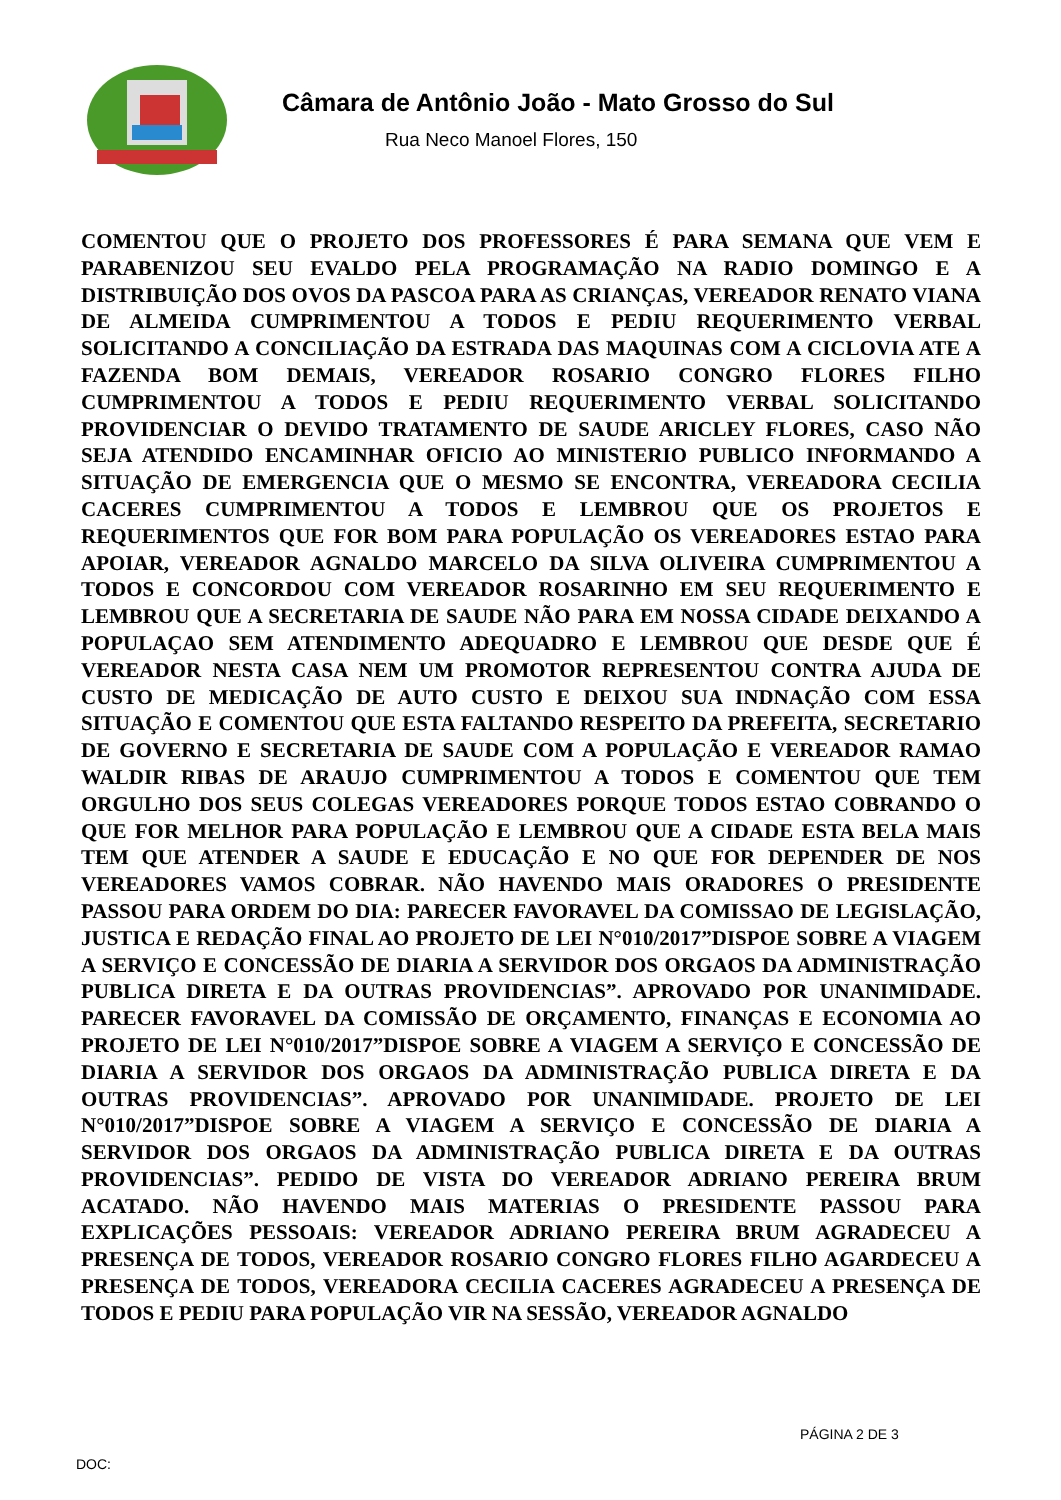Câmara de Antônio João - Mato Grosso do Sul
Rua Neco Manoel Flores, 150
COMENTOU QUE O PROJETO DOS PROFESSORES É PARA SEMANA QUE VEM E PARABENIZOU SEU EVALDO PELA PROGRAMAÇÃO NA RADIO DOMINGO E A DISTRIBUIÇÃO DOS OVOS DA PASCOA PARA AS CRIANÇAS, VEREADOR RENATO VIANA DE ALMEIDA CUMPRIMENTOU A TODOS E PEDIU REQUERIMENTO VERBAL SOLICITANDO A CONCILIAÇÃO DA ESTRADA DAS MAQUINAS COM A CICLOVIA ATE A FAZENDA BOM DEMAIS, VEREADOR ROSARIO CONGRO FLORES FILHO CUMPRIMENTOU A TODOS E PEDIU REQUERIMENTO VERBAL SOLICITANDO PROVIDENCIAR O DEVIDO TRATAMENTO DE SAUDE ARICLEY FLORES, CASO NÃO SEJA ATENDIDO ENCAMINHAR OFICIO AO MINISTERIO PUBLICO INFORMANDO A SITUAÇÃO DE EMERGENCIA QUE O MESMO SE ENCONTRA, VEREADORA CECILIA CACERES CUMPRIMENTOU A TODOS E LEMBROU QUE OS PROJETOS E REQUERIMENTOS QUE FOR BOM PARA POPULAÇÃO OS VEREADORES ESTAO PARA APOIAR, VEREADOR AGNALDO MARCELO DA SILVA OLIVEIRA CUMPRIMENTOU A TODOS E CONCORDOU COM VEREADOR ROSARINHO EM SEU REQUERIMENTO E LEMBROU QUE A SECRETARIA DE SAUDE NÃO PARA EM NOSSA CIDADE DEIXANDO A POPULAÇAO SEM ATENDIMENTO ADEQUADRO E LEMBROU QUE DESDE QUE É VEREADOR NESTA CASA NEM UM PROMOTOR REPRESENTOU CONTRA AJUDA DE CUSTO DE MEDICAÇÃO DE AUTO CUSTO E DEIXOU SUA INDNAÇÃO COM ESSA SITUAÇÃO E COMENTOU QUE ESTA FALTANDO RESPEITO DA PREFEITA, SECRETARIO DE GOVERNO E SECRETARIA DE SAUDE COM A POPULAÇÃO E VEREADOR RAMAO WALDIR RIBAS DE ARAUJO CUMPRIMENTOU A TODOS E COMENTOU QUE TEM ORGULHO DOS SEUS COLEGAS VEREADORES PORQUE TODOS ESTAO COBRANDO O QUE FOR MELHOR PARA POPULAÇÃO E LEMBROU QUE A CIDADE ESTA BELA MAIS TEM QUE ATENDER A SAUDE E EDUCAÇÃO E NO QUE FOR DEPENDER DE NOS VEREADORES VAMOS COBRAR. NÃO HAVENDO MAIS ORADORES O PRESIDENTE PASSOU PARA ORDEM DO DIA: PARECER FAVORAVEL DA COMISSAO DE LEGISLAÇÃO, JUSTICA E REDAÇÃO FINAL AO PROJETO DE LEI N°010/2017”DISPOE SOBRE A VIAGEM A SERVIÇO E CONCESSÃO DE DIARIA A SERVIDOR DOS ORGAOS DA ADMINISTRAÇÃO PUBLICA DIRETA E DA OUTRAS PROVIDENCIAS”. APROVADO POR UNANIMIDADE. PARECER FAVORAVEL DA COMISSÃO DE ORÇAMENTO, FINANÇAS E ECONOMIA AO PROJETO DE LEI N°010/2017”DISPOE SOBRE A VIAGEM A SERVIÇO E CONCESSÃO DE DIARIA A SERVIDOR DOS ORGAOS DA ADMINISTRAÇÃO PUBLICA DIRETA E DA OUTRAS PROVIDENCIAS”. APROVADO POR UNANIMIDADE. PROJETO DE LEI N°010/2017”DISPOE SOBRE A VIAGEM A SERVIÇO E CONCESSÃO DE DIARIA A SERVIDOR DOS ORGAOS DA ADMINISTRAÇÃO PUBLICA DIRETA E DA OUTRAS PROVIDENCIAS”. PEDIDO DE VISTA DO VEREADOR ADRIANO PEREIRA BRUM ACATADO. NÃO HAVENDO MAIS MATERIAS O PRESIDENTE PASSOU PARA EXPLICAÇÕES PESSOAIS: VEREADOR ADRIANO PEREIRA BRUM AGRADECEU A PRESENÇA DE TODOS, VEREADOR ROSARIO CONGRO FLORES FILHO AGARDECEU A PRESENÇA DE TODOS, VEREADORA CECILIA CACERES AGRADECEU A PRESENÇA DE TODOS E PEDIU PARA POPULAÇÃO VIR NA SESSÃO, VEREADOR AGNALDO
PÁGINA 2 DE 3
DOC: